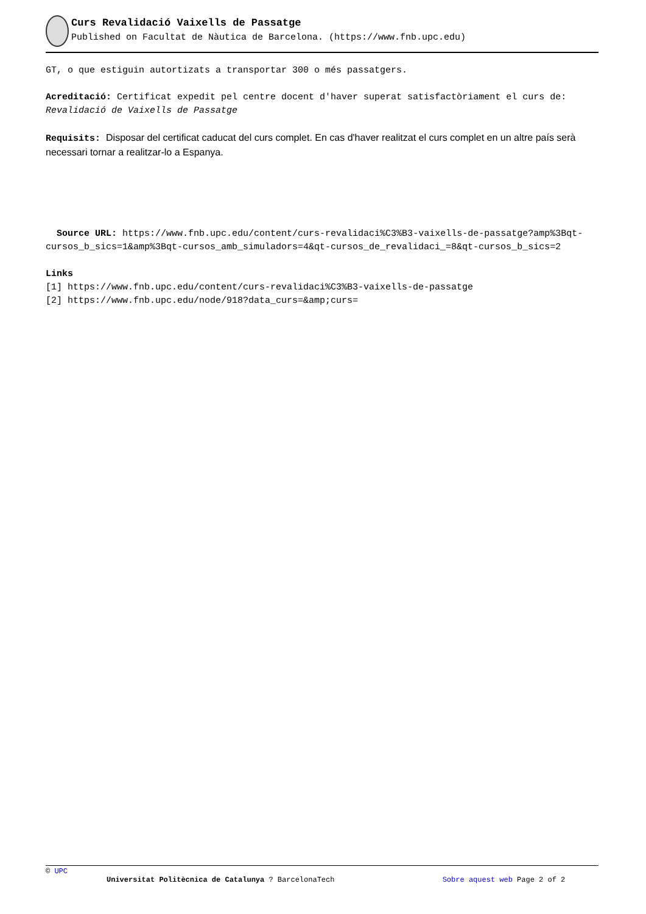Curs Revalidació Vaixells de Passatge
Published on Facultat de Nàutica de Barcelona. (https://www.fnb.upc.edu)
GT, o que estiguin autortizats a transportar 300 o més passatgers.
Acreditació: Certificat expedit pel centre docent d'haver superat satisfactòriament el curs de: Revalidació de Vaixells de Passatge
Requisits: Disposar del certificat caducat del curs complet. En cas d'haver realitzat el curs complet en un altre país serà necessari tornar a realitzar-lo a Espanya.
Source URL: https://www.fnb.upc.edu/content/curs-revalidaci%C3%B3-vaixells-de-passatge?amp%3Bqt-cursos_b_sics=1&amp%3Bqt-cursos_amb_simuladors=4&qt-cursos_de_revalidaci_=8&qt-cursos_b_sics=2
Links
[1] https://www.fnb.upc.edu/content/curs-revalidaci%C3%B3-vaixells-de-passatge
[2] https://www.fnb.upc.edu/node/918?data_curs=&amp;curs=
© UPC
Universitat Politècnica de Catalunya ? BarcelonaTech Sobre aquest web Page 2 of 2